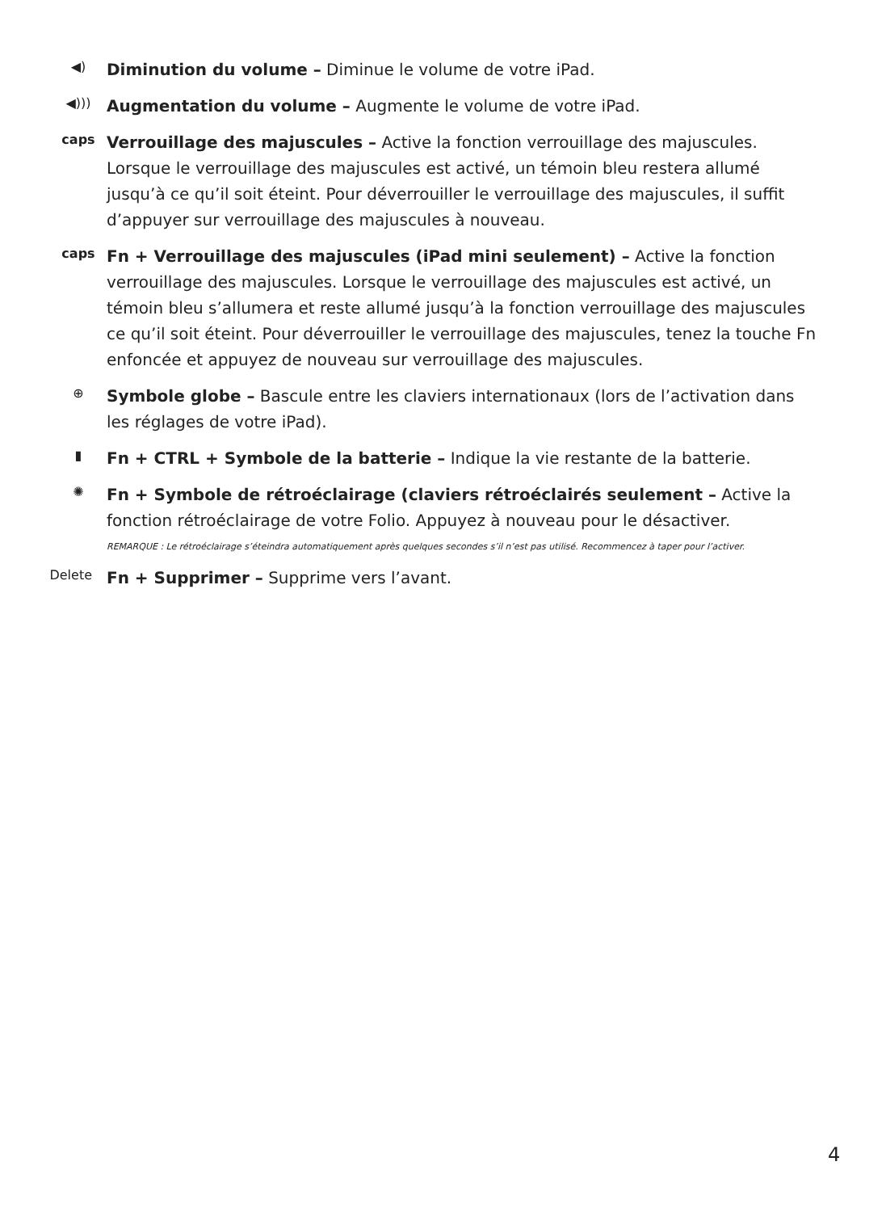◀︎)
Diminution du volume – Diminue le volume de votre iPad.
◀︎)))
Augmentation du volume – Augmente le volume de votre iPad.
caps
Verrouillage des majuscules – Active la fonction verrouillage des majuscules. Lorsque le verrouillage des majuscules est activé, un témoin bleu restera allumé jusqu’à ce qu’il soit éteint. Pour déverrouiller le verrouillage des majuscules, il suffit d’appuyer sur verrouillage des majuscules à nouveau.
caps
Fn + Verrouillage des majuscules (iPad mini seulement) – Active la fonction verrouillage des majuscules. Lorsque le verrouillage des majuscules est activé, un témoin bleu s’allumera et reste allumé jusqu’à la fonction verrouillage des majuscules ce qu’il soit éteint. Pour déverrouiller le verrouillage des majuscules, tenez la touche Fn enfoncée et appuyez de nouveau sur verrouillage des majuscules.
⊕
Symbole globe – Bascule entre les claviers internationaux (lors de l’activation dans les réglages de votre iPad).
▮
Fn + CTRL + Symbole de la batterie – Indique la vie restante de la batterie.
✺
Fn + Symbole de rétroéclairage (claviers rétroéclairés seulement – Active la fonction rétroéclairage de votre Folio. Appuyez à nouveau pour le désactiver.
REMARQUE : Le rétroéclairage s’éteindra automatiquement après quelques secondes s’il n’est pas utilisé. Recommencez à taper pour l’activer.
Delete
Fn + Supprimer – Supprime vers l’avant.
4